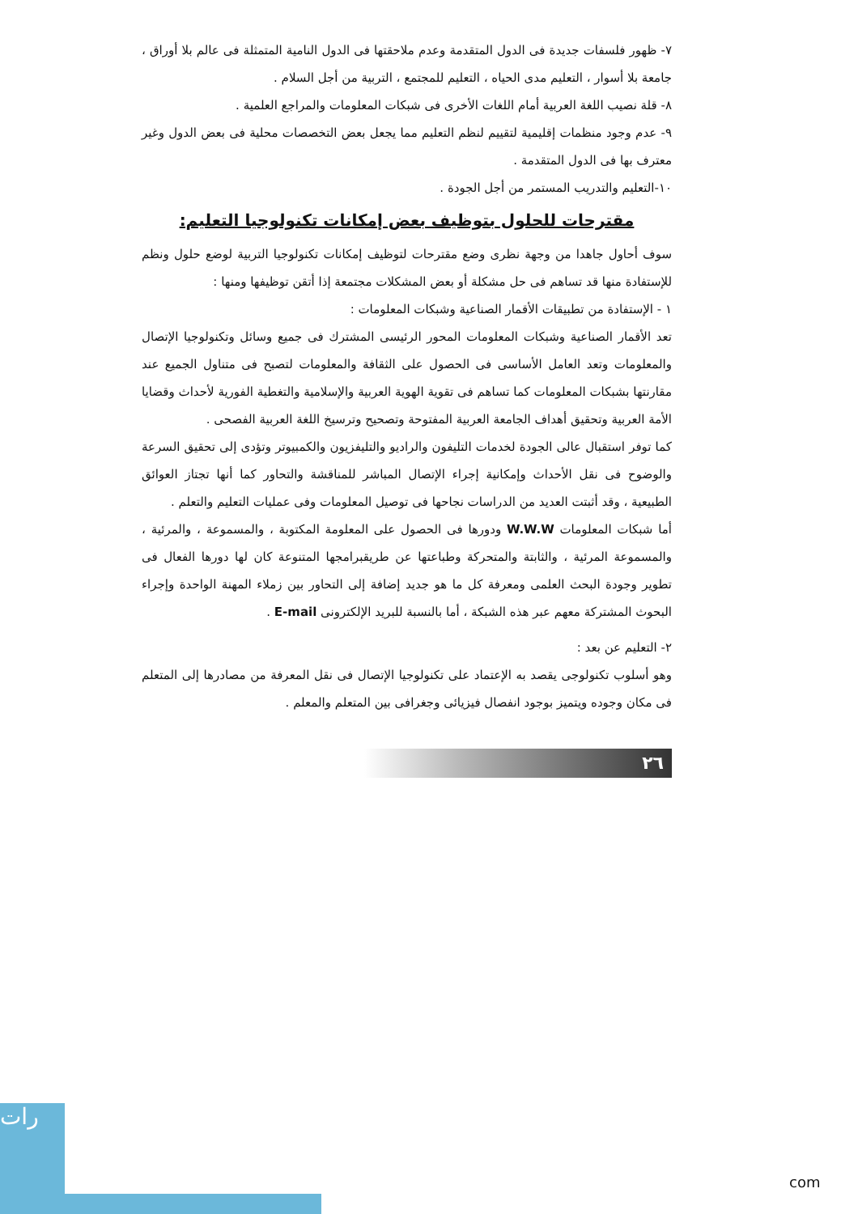٧- ظهور فلسفات جديدة فى الدول المتقدمة وعدم ملاحقتها فى الدول النامية المتمثلة فى عالم بلا أوراق ، جامعة بلا أسوار ، التعليم مدى الحياه ، التعليم للمجتمع ، التربية من أجل السلام .
٨- قلة نصيب اللغة العربية أمام اللغات الأخرى فى شبكات المعلومات والمراجع العلمية .
٩- عدم وجود منظمات إقليمية لتقييم لنظم التعليم مما يجعل بعض التخصصات محلية فى بعض الدول وغير معترف بها فى الدول المتقدمة .
١٠-التعليم والتدريب المستمر من أجل الجودة .
مقترحات للحلول بتوظيف بعض إمكانات تكنولوجيا التعليم:
سوف أحاول جاهدا من وجهة نظرى وضع مقترحات لتوظيف إمكانات تكنولوجيا التربية لوضع حلول ونظم للإستفادة منها قد تساهم فى حل مشكلة أو بعض المشكلات مجتمعة إذا أتقن توظيفها ومنها :
١ - الإستفادة من تطبيقات الأقمار الصناعية وشبكات المعلومات :
تعد الأقمار الصناعية وشبكات المعلومات المحور الرئيسى المشترك فى جميع وسائل وتكنولوجيا الإتصال والمعلومات وتعد العامل الأساسى فى الحصول على الثقافة والمعلومات لتصبح فى متناول الجميع عند مقارنتها بشبكات المعلومات كما تساهم فى تقوية الهوية العربية والإسلامية والتغطية الفورية لأحداث وقضايا الأمة العربية وتحقيق أهداف الجامعة العربية المفتوحة وتصحيح وترسيخ اللغة العربية الفصحى .
كما توفر استقبال عالى الجودة لخدمات التليفون والراديو والتليفزيون والكمبيوتر وتؤدى إلى تحقيق السرعة والوضوح فى نقل الأحداث وإمكانية إجراء الإتصال المباشر للمناقشة والتحاور كما أنها تجتاز العوائق الطبيعية ، وقد أثبتت العديد من الدراسات نجاحها فى توصيل المعلومات وفى عمليات التعليم والتعلم .
أما شبكات المعلومات W.W.W ودورها فى الحصول على المعلومة المكتوبة ، والمسموعة ، والمرئية ، والمسموعة المرئية ، والثابتة والمتحركة وطباعتها عن طريقبرامجها المتنوعة كان لها دورها الفعال فى تطوير وجودة البحث العلمى ومعرفة كل ما هو جديد إضافة إلى التحاور بين زملاء المهنة الواحدة وإجراء البحوث المشتركة معهم عبر هذه الشبكة ، أما بالنسبة للبريد الإلكترونى E-mail .
٢- التعليم عن بعد :
وهو أسلوب تكنولوجى يقصد به الإعتماد على تكنولوجيا الإتصال فى نقل المعرفة من مصادرها إلى المتعلم فى مكان وجوده ويتميز بوجود انفصال فيزيائى وجغرافى بين المتعلم والمعلم .
٢٦
رات
com